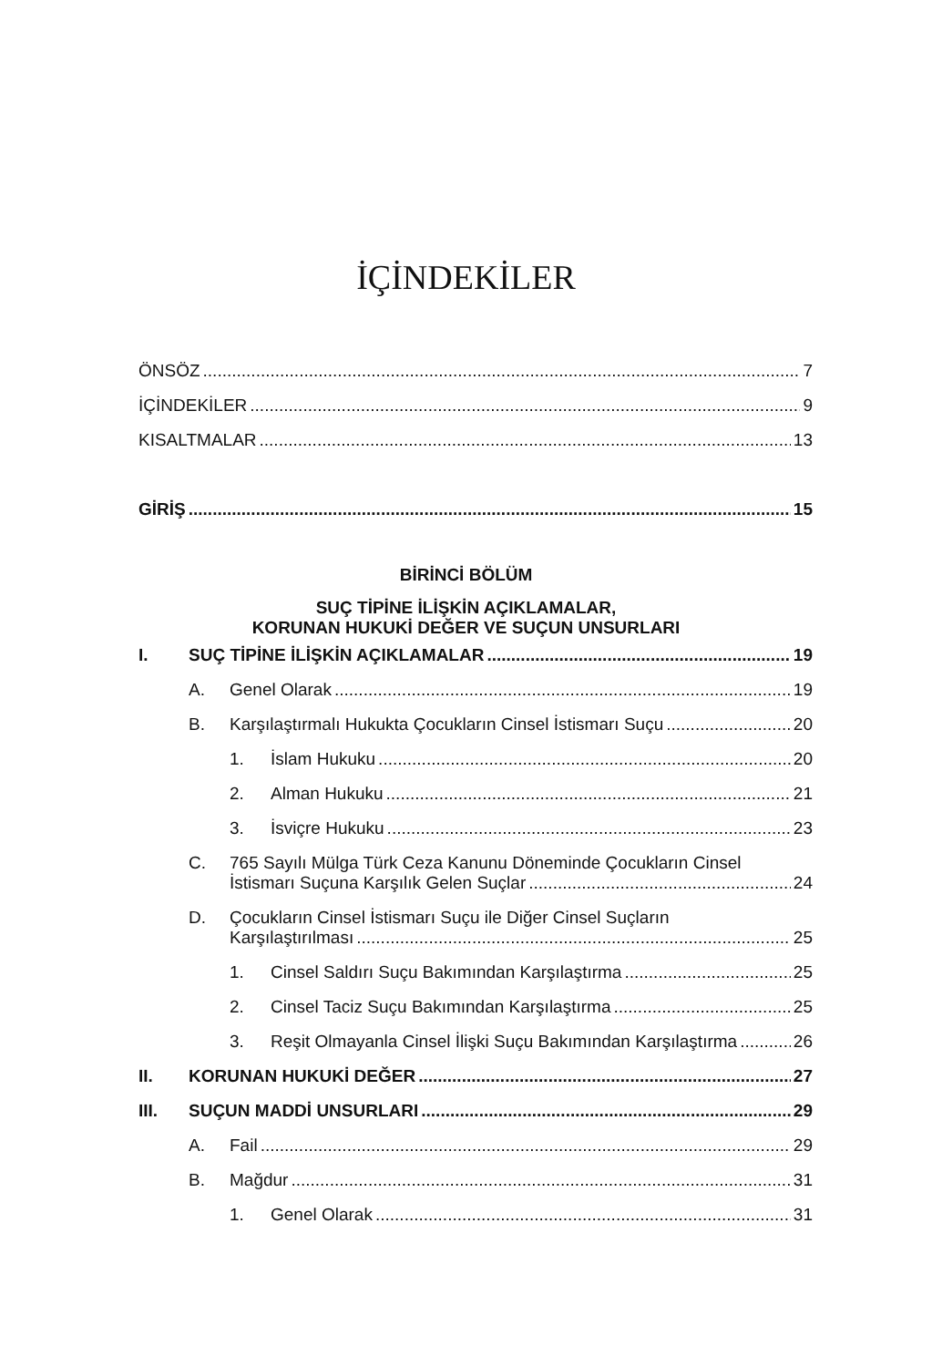İÇİNDEKİLER
ÖNSÖZ 7
İÇİNDEKİLER 9
KISALTMALAR 13
GİRİŞ 15
BİRİNCİ BÖLÜM
SUÇ TİPİNE İLİŞKİN AÇIKLAMALAR,
KORUNAN HUKUKİ DEĞER VE SUÇUN UNSURLARI
I. SUÇ TİPİNE İLİŞKİN AÇIKLAMALAR 19
A. Genel Olarak 19
B. Karşılaştırmalı Hukukta Çocukların Cinsel İstismarı Suçu 20
1. İslam Hukuku 20
2. Alman Hukuku 21
3. İsviçre Hukuku 23
C. 765 Sayılı Mülga Türk Ceza Kanunu Döneminde Çocukların Cinsel
İstismarı Suçuna Karşılık Gelen Suçlar 24
D. Çocukların Cinsel İstismarı Suçu ile Diğer Cinsel Suçların
Karşılaştırılması 25
1. Cinsel Saldırı Suçu Bakımından Karşılaştırma 25
2. Cinsel Taciz Suçu Bakımından Karşılaştırma 25
3. Reşit Olmayanla Cinsel İlişki Suçu Bakımından Karşılaştırma 26
II. KORUNAN HUKUKİ DEĞER 27
III. SUÇUN MADDİ UNSURLARI 29
A. Fail 29
B. Mağdur 31
1. Genel Olarak 31